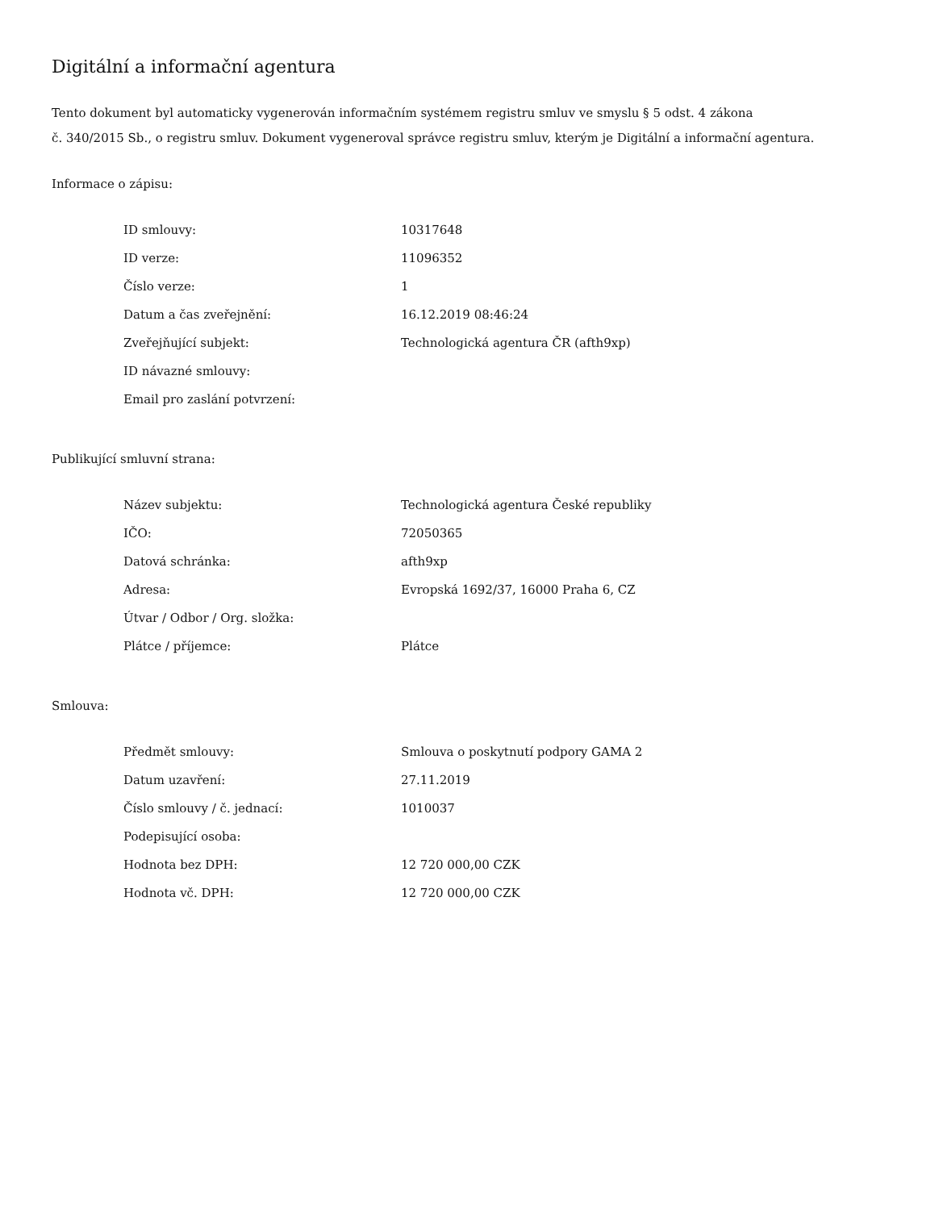Digitální a informační agentura
Tento dokument byl automaticky vygenerován informačním systémem registru smluv ve smyslu § 5 odst. 4 zákona
č. 340/2015 Sb., o registru smluv. Dokument vygeneroval správce registru smluv, kterým je Digitální a informační agentura.
Informace o zápisu:
| ID smlouvy: | 10317648 |
| ID verze: | 11096352 |
| Číslo verze: | 1 |
| Datum a čas zveřejnění: | 16.12.2019 08:46:24 |
| Zveřejňující subjekt: | Technologická agentura ČR (afth9xp) |
| ID návazné smlouvy: | |
| Email pro zaslání potvrzení: | |
Publikující smluvní strana:
| Název subjektu: | Technologická agentura České republiky |
| IČO: | 72050365 |
| Datová schránka: | afth9xp |
| Adresa: | Evropská 1692/37, 16000 Praha 6, CZ |
| Útvar / Odbor / Org. složka: | |
| Plátce / příjemce: | Plátce |
Smlouva:
| Předmět smlouvy: | Smlouva o poskytnutí podpory GAMA 2 |
| Datum uzavření: | 27.11.2019 |
| Číslo smlouvy / č. jednací: | 1010037 |
| Podepisující osoba: | |
| Hodnota bez DPH: | 12 720 000,00 CZK |
| Hodnota vč. DPH: | 12 720 000,00 CZK |